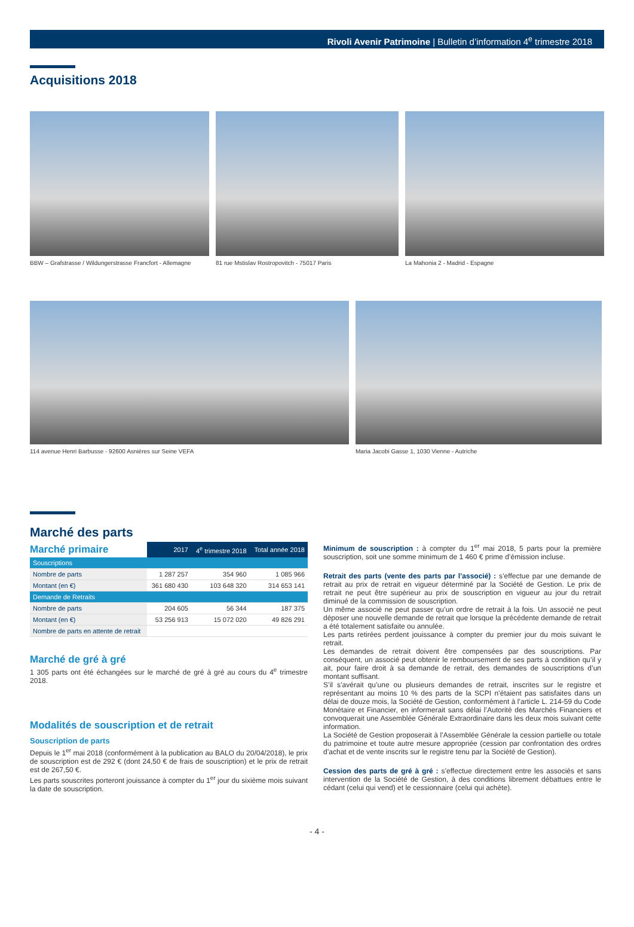Rivoli Avenir Patrimoine | Bulletin d’information 4<sup>e</sup> trimestre 2018
Acquisitions 2018
BBW – Grafstrasse / Wildungerstrasse Francfort - Allemagne
81 rue Mstislav Rostropovitch - 75017 Paris
La Mahonia 2 - Madrid - Espagne
114 avenue Henri Barbusse - 92600 Asnières sur Seine VEFA
Maria Jacobi Gasse 1, 1030 Vienne - Autriche
Marché des parts
| Marché primaire | 2017 | 4<sup>e</sup> trimestre 2018 | Total année 2018 |
| --- | --- | --- | --- |
| Souscriptions | | | |
| Nombre de parts | 1 287 257 | 354 960 | 1 085 966 |
| Montant (en €) | 361 680 430 | 103 648 320 | 314 653 141 |
| Demande de Retraits | | | |
| Nombre de parts | 204 605 | 56 344 | 187 375 |
| Montant (en €) | 53 256 913 | 15 072 020 | 49 826 291 |
| Nombre de parts en attente de retrait | | | |
Marché de gré à gré
1 305 parts ont été échangées sur le marché de gré à gré au cours du 4<sup>e</sup> trimestre 2018.
Modalités de souscription et de retrait
Souscription de parts
Depuis le 1<sup>er</sup> mai 2018 (conformément à la publication au BALO du 20/04/2018), le prix de souscription est de 292 € (dont 24,50 € de frais de souscription) et le prix de retrait est de 267,50 €.
Les parts souscrites porteront jouissance à compter du 1<sup>er</sup> jour du sixième mois suivant la date de souscription.
Minimum de souscription : à compter du 1<sup>er</sup> mai 2018, 5 parts pour la première souscription, soit une somme minimum de 1 460 € prime d’émission incluse.
Retrait des parts (vente des parts par l’associé) : s’effectue par une demande de retrait au prix de retrait en vigueur déterminé par la Société de Gestion. Le prix de retrait ne peut être supérieur au prix de souscription en vigueur au jour du retrait diminué de la commission de souscription.
Un même associé ne peut passer qu’un ordre de retrait à la fois. Un associé ne peut déposer une nouvelle demande de retrait que lorsque la précédente demande de retrait a été totalement satisfaite ou annulée.
Les parts retirées perdent jouissance à compter du premier jour du mois suivant le retrait.
Les demandes de retrait doivent être compensées par des souscriptions. Par conséquent, un associé peut obtenir le remboursement de ses parts à condition qu’il y ait, pour faire droit à sa demande de retrait, des demandes de souscriptions d’un montant suffisant.
S’il s’avérait qu’une ou plusieurs demandes de retrait, inscrites sur le registre et représentant au moins 10 % des parts de la SCPI n’étaient pas satisfaites dans un délai de douze mois, la Société de Gestion, conformément à l’article L. 214-59 du Code Monétaire et Financier, en informerait sans délai l’Autorité des Marchés Financiers et convoquerait une Assemblée Générale Extraordinaire dans les deux mois suivant cette information.
La Société de Gestion proposerait à l’Assemblée Générale la cession partielle ou totale du patrimoine et toute autre mesure appropriée (cession par confrontation des ordres d’achat et de vente inscrits sur le registre tenu par la Société de Gestion).
Cession des parts de gré à gré : s’effectue directement entre les associés et sans intervention de la Société de Gestion, à des conditions librement débattues entre le cédant (celui qui vend) et le cessionnaire (celui qui achète).
- 4 -